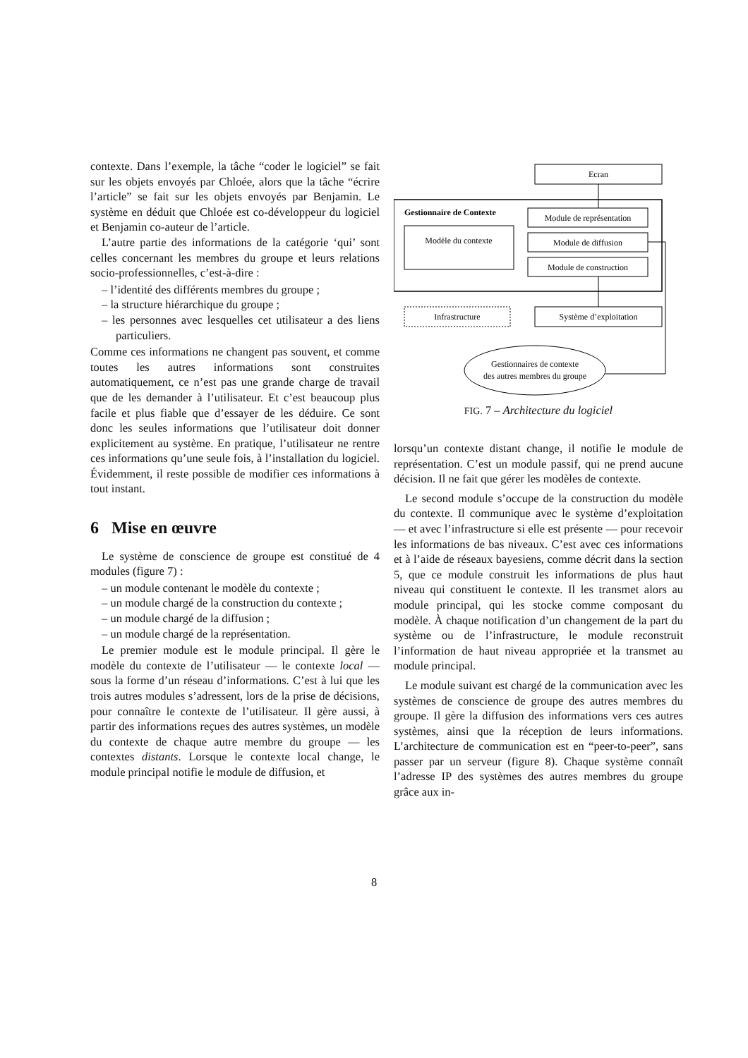contexte. Dans l’exemple, la tâche “coder le logiciel” se fait sur les objets envoyés par Chloée, alors que la tâche “écrire l’article” se fait sur les objets envoyés par Benjamin. Le système en déduit que Chloée est co-développeur du logiciel et Benjamin co-auteur de l’article.
L’autre partie des informations de la catégorie ‘qui’ sont celles concernant les membres du groupe et leurs relations socio-professionnelles, c’est-à-dire :
– l’identité des différents membres du groupe ;
– la structure hiérarchique du groupe ;
– les personnes avec lesquelles cet utilisateur a des liens particuliers.
Comme ces informations ne changent pas souvent, et comme toutes les autres informations sont construites automatiquement, ce n’est pas une grande charge de travail que de les demander à l’utilisateur. Et c’est beaucoup plus facile et plus fiable que d’essayer de les déduire. Ce sont donc les seules informations que l’utilisateur doit donner explicitement au système. En pratique, l’utilisateur ne rentre ces informations qu’une seule fois, à l’installation du logiciel. Évidemment, il reste possible de modifier ces informations à tout instant.
6 Mise en œuvre
Le système de conscience de groupe est constitué de 4 modules (figure 7) :
– un module contenant le modèle du contexte ;
– un module chargé de la construction du contexte ;
– un module chargé de la diffusion ;
– un module chargé de la représentation.
Le premier module est le module principal. Il gère le modèle du contexte de l’utilisateur — le contexte local — sous la forme d’un réseau d’informations. C’est à lui que les trois autres modules s’adressent, lors de la prise de décisions, pour connaître le contexte de l’utilisateur. Il gère aussi, à partir des informations reçues des autres systèmes, un modèle du contexte de chaque autre membre du groupe — les contextes distants. Lorsque le contexte local change, le module principal notifie le module de diffusion, et
Ecran
Gestionnaire de Contexte
Modèle du contexte
Module de représentation
Module de diffusion
Module de construction
Infrastructure
Système d’exploitation
Gestionnaires de contexte
des autres membres du groupe
FIG. 7 – Architecture du logiciel
lorsqu’un contexte distant change, il notifie le module de représentation. C’est un module passif, qui ne prend aucune décision. Il ne fait que gérer les modèles de contexte.
Le second module s’occupe de la construction du modèle du contexte. Il communique avec le système d’exploitation — et avec l’infrastructure si elle est présente — pour recevoir les informations de bas niveaux. C’est avec ces informations et à l’aide de réseaux bayesiens, comme décrit dans la section 5, que ce module construit les informations de plus haut niveau qui constituent le contexte. Il les transmet alors au module principal, qui les stocke comme composant du modèle. À chaque notification d’un changement de la part du système ou de l’infrastructure, le module reconstruit l’information de haut niveau appropriée et la transmet au module principal.
Le module suivant est chargé de la communication avec les systèmes de conscience de groupe des autres membres du groupe. Il gère la diffusion des informations vers ces autres systèmes, ainsi que la réception de leurs informations. L’architecture de communication est en “peer-to-peer”, sans passer par un serveur (figure 8). Chaque système connaît l’adresse IP des systèmes des autres membres du groupe grâce aux in-
8